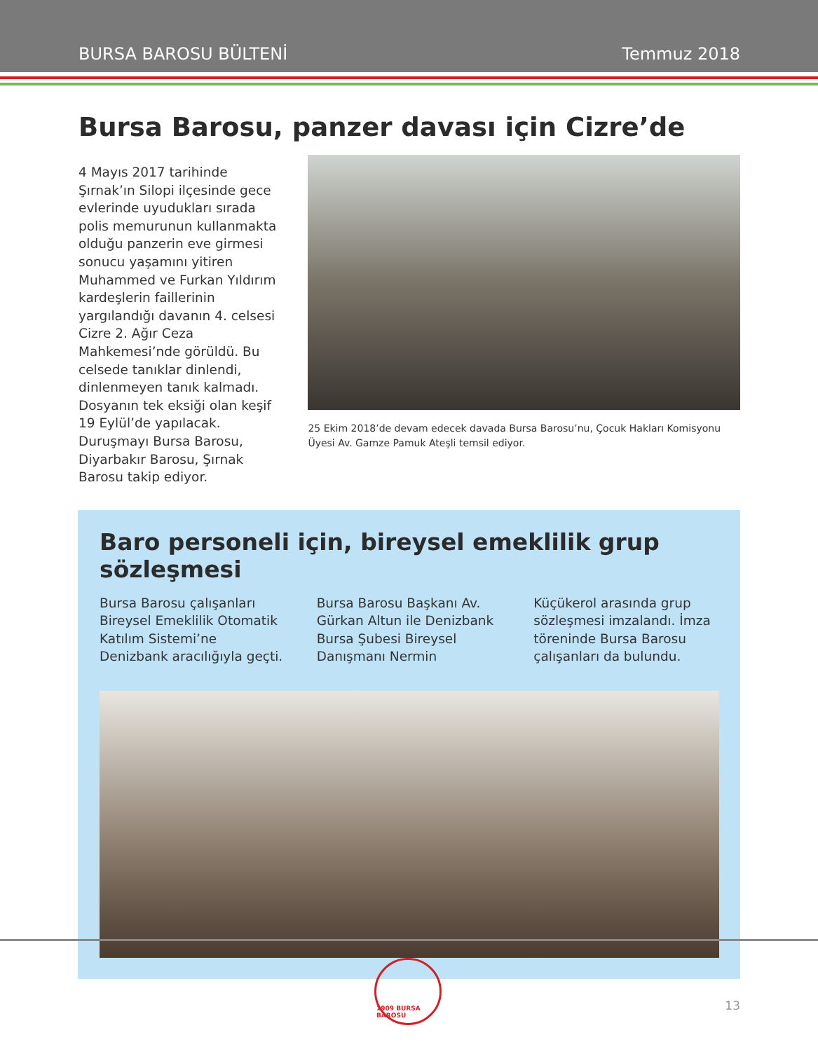BURSA BAROSU BÜLTENİ Temmuz 2018
Bursa Barosu, panzer davası için Cizre’de
4 Mayıs 2017 tarihinde Şırnak’ın Silopi ilçesinde gece evlerinde uyudukları sırada polis memurunun kullanmakta olduğu panzerin eve girmesi sonucu yaşamını yitiren Muhammed ve Furkan Yıldırım kardeşlerin faillerinin yargılandığı davanın 4. celsesi Cizre 2. Ağır Ceza Mahkemesi’nde görüldü. Bu celsede tanıklar dinlendi, dinlenmeyen tanık kalmadı. Dosyanın tek eksiği olan keşif 19 Eylül’de yapılacak. Duruşmayı Bursa Barosu, Diyarbakır Barosu, Şırnak Barosu takip ediyor.
25 Ekim 2018’de devam edecek davada Bursa Barosu’nu, Çocuk Hakları Komisyonu Üyesi Av. Gamze Pamuk Ateşli temsil ediyor.
Baro personeli için, bireysel emeklilik grup sözleşmesi
Bursa Barosu çalışanları Bireysel Emeklilik Otomatik Katılım Sistemi’ne Denizbank aracılığıyla geçti. Bursa Barosu Başkanı Av. Gürkan Altun ile Denizbank Bursa Şubesi Bireysel Danışmanı Nermin Küçükerol arasında grup sözleşmesi imzalandı. İmza töreninde Bursa Barosu çalışanları da bulundu.
1909 BURSA BAROSU
13